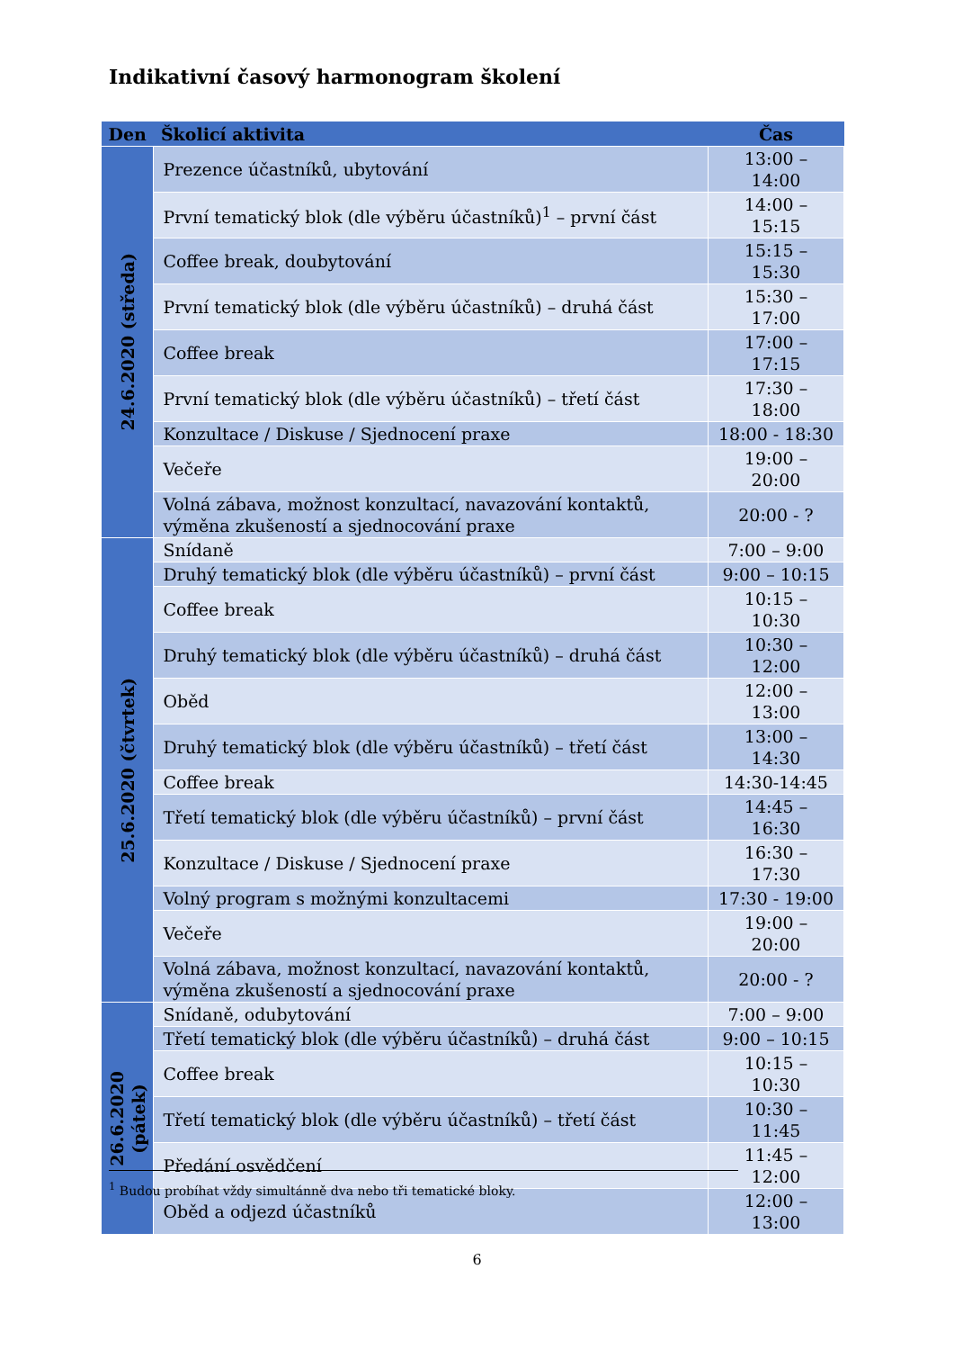Indikativní časový harmonogram školení
| Den | Školicí aktivita | Čas |
| --- | --- | --- |
| 24.6.2020 (středa) | Prezence účastníků, ubytování | 13:00 – 14:00 |
| | První tematický blok (dle výběru účastníků)<sup>1</sup> – první část | 14:00 – 15:15 |
| | Coffee break, doubytování | 15:15 – 15:30 |
| | První tematický blok (dle výběru účastníků) – druhá část | 15:30 – 17:00 |
| | Coffee break | 17:00 – 17:15 |
| | První tematický blok (dle výběru účastníků) – třetí část | 17:30 – 18:00 |
| | Konzultace / Diskuse / Sjednocení praxe | 18:00 - 18:30 |
| | Večeře | 19:00 – 20:00 |
| | Volná zábava, možnost konzultací, navazování kontaktů, výměna zkušeností a sjednocování praxe | 20:00 - ? |
| 25.6.2020 (čtvrtek) | Snídaně | 7:00 – 9:00 |
| | Druhý tematický blok (dle výběru účastníků) – první část | 9:00 – 10:15 |
| | Coffee break | 10:15 – 10:30 |
| | Druhý tematický blok (dle výběru účastníků) – druhá část | 10:30 – 12:00 |
| | Oběd | 12:00 – 13:00 |
| | Druhý tematický blok (dle výběru účastníků) – třetí část | 13:00 – 14:30 |
| | Coffee break | 14:30-14:45 |
| | Třetí tematický blok (dle výběru účastníků) – první část | 14:45 – 16:30 |
| | Konzultace / Diskuse / Sjednocení praxe | 16:30 – 17:30 |
| | Volný program s možnými konzultacemi | 17:30 - 19:00 |
| | Večeře | 19:00 – 20:00 |
| | Volná zábava, možnost konzultací, navazování kontaktů, výměna zkušeností a sjednocování praxe | 20:00 - ? |
| 26.6.2020 (pátek) | Snídaně, odubytování | 7:00 – 9:00 |
| | Třetí tematický blok (dle výběru účastníků) – druhá část | 9:00 – 10:15 |
| | Coffee break | 10:15 – 10:30 |
| | Třetí tematický blok (dle výběru účastníků) – třetí část | 10:30 – 11:45 |
| | Předání osvědčení | 11:45 – 12:00 |
| | Oběd a odjezd účastníků | 12:00 – 13:00 |
<sup>1</sup> Budou probíhat vždy simultánně dva nebo tři tematické bloky.
6